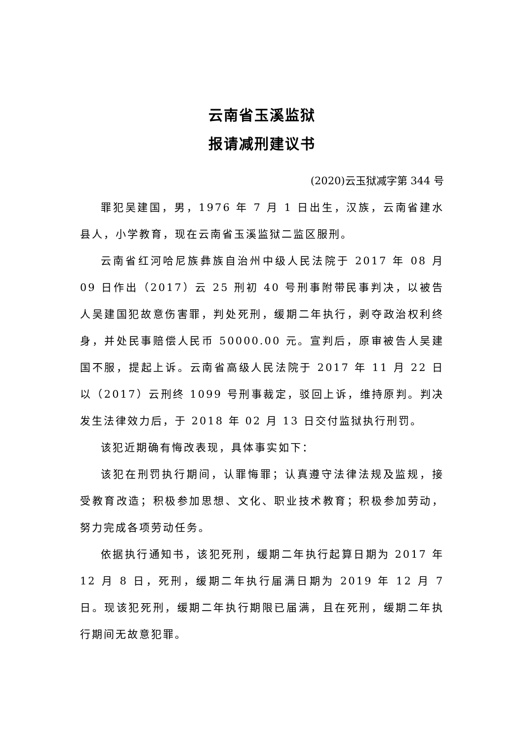云南省玉溪监狱
报请减刑建议书
(2020)云玉狱减字第 344 号
罪犯吴建国，男，1976 年 7 月 1 日出生，汉族，云南省建水县人，小学教育，现在云南省玉溪监狱二监区服刑。
云南省红河哈尼族彝族自治州中级人民法院于 2017 年 08 月 09 日作出（2017）云 25 刑初 40 号刑事附带民事判决，以被告人吴建国犯故意伤害罪，判处死刑，缓期二年执行，剥夺政治权利终身，并处民事赔偿人民币 50000.00 元。宣判后，原审被告人吴建国不服，提起上诉。云南省高级人民法院于 2017 年 11 月 22 日以（2017）云刑终 1099 号刑事裁定，驳回上诉，维持原判。判决发生法律效力后，于 2018 年 02 月 13 日交付监狱执行刑罚。
该犯近期确有悔改表现，具体事实如下：
该犯在刑罚执行期间，认罪悔罪；认真遵守法律法规及监规，接受教育改造；积极参加思想、文化、职业技术教育；积极参加劳动，努力完成各项劳动任务。
依据执行通知书，该犯死刑，缓期二年执行起算日期为 2017 年 12 月 8 日，死刑，缓期二年执行届满日期为 2019 年 12 月 7 日。现该犯死刑，缓期二年执行期限已届满，且在死刑，缓期二年执行期间无故意犯罪。